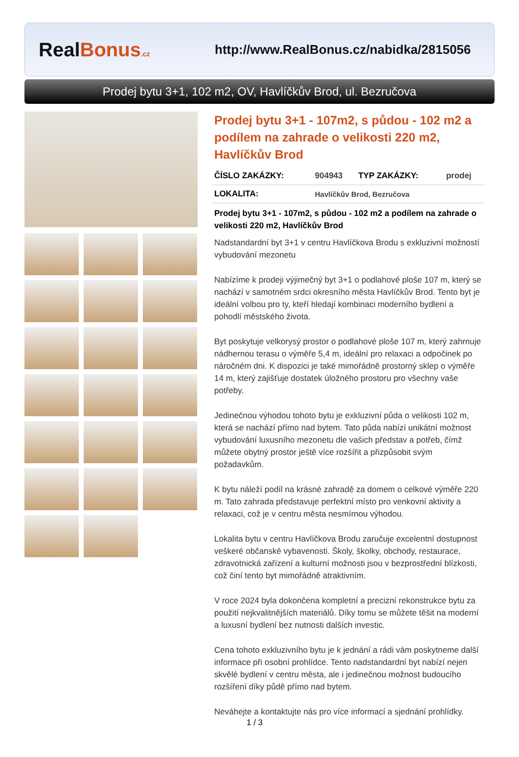RealBonus.cz
http://www.RealBonus.cz/nabidka/2815056
Prodej bytu 3+1, 102 m2, OV, Havlíčkův Brod, ul. Bezručova
Prodej bytu 3+1 - 107m2, s půdou - 102 m2 a podílem na zahrade o velikosti 220 m2, Havlíčkův Brod
| ČÍSLO ZAKÁZKY: | 904943 | TYP ZAKÁZKY: | prodej |
| LOKALITA: | Havlíčkův Brod, Bezručova | | |
Prodej bytu 3+1 - 107m2, s půdou - 102 m2 a podílem na zahrade o velikosti 220 m2, Havlíčkův Brod
Nadstandardní byt 3+1 v centru Havlíčkova Brodu s exkluzivní možností vybudování mezonetu
Nabízíme k prodeji výjimečný byt 3+1 o podlahové ploše 107 m, který se nachází v samotném srdci okresního města Havlíčkův Brod. Tento byt je ideální volbou pro ty, kteří hledají kombinaci moderního bydlení a pohodlí městského života.
Byt poskytuje velkorysý prostor o podlahové ploše 107 m, který zahrnuje nádhernou terasu o výměře 5,4 m, ideální pro relaxaci a odpočinek po náročném dni. K dispozici je také mimořádně prostorný sklep o výměře 14 m, který zajišťuje dostatek úložného prostoru pro všechny vaše potřeby.
Jedinečnou výhodou tohoto bytu je exkluzivní půda o velikosti 102 m, která se nachází přímo nad bytem. Tato půda nabízí unikátní možnost vybudování luxusního mezonetu dle vašich představ a potřeb, čímž můžete obytný prostor ještě více rozšířit a přizpůsobit svým požadavkům.
K bytu náleží podíl na krásné zahradě za domem o celkové výměře 220 m. Tato zahrada představuje perfektní místo pro venkovní aktivity a relaxaci, což je v centru města nesmírnou výhodou.
Lokalita bytu v centru Havlíčkova Brodu zaručuje excelentní dostupnost veškeré občanské vybavenosti. Školy, školky, obchody, restaurace, zdravotnická zařízení a kulturní možnosti jsou v bezprostřední blízkosti, což činí tento byt mimořádně atraktivním.
V roce 2024 byla dokončena kompletní a precizní rekonstrukce bytu za použití nejkvalitnějších materiálů. Díky tomu se můžete těšit na moderní a luxusní bydlení bez nutnosti dalších investic.
Cena tohoto exkluzivního bytu je k jednání a rádi vám poskytneme další informace při osobní prohlídce. Tento nadstandardní byt nabízí nejen skvělé bydlení v centru města, ale i jedinečnou možnost budoucího rozšíření díky půdě přímo nad bytem.
Neváhejte a kontaktujte nás pro více informací a sjednání prohlídky.
1 / 3